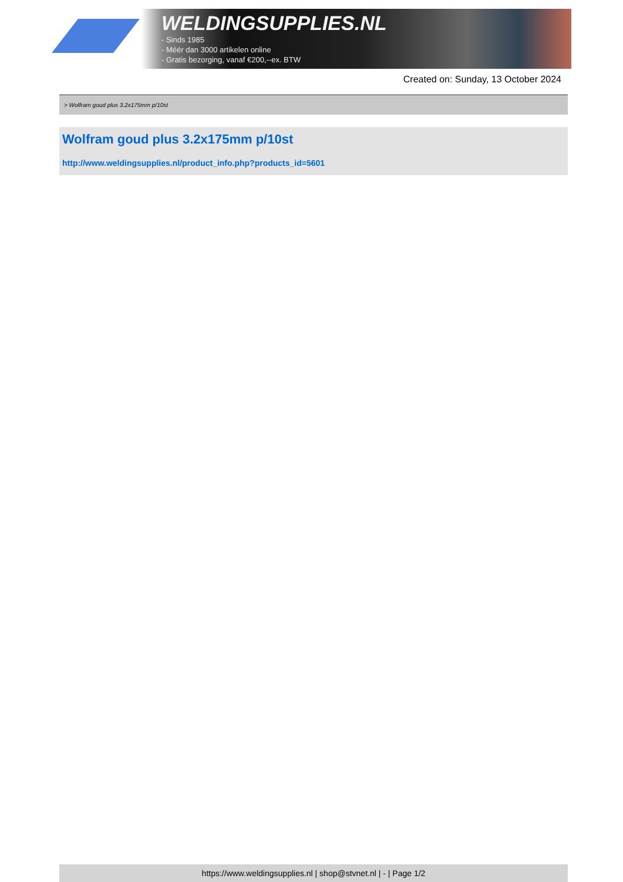WELDINGSUPPLIES.NL
- Sinds 1985
- Méér dan 3000 artikelen online
- Gratis bezorging, vanaf €200,--ex. BTW
Created on: Sunday, 13 October 2024
> Wolfram goud plus 3.2x175mm p/10st
Wolfram goud plus 3.2x175mm p/10st
http://www.weldingsupplies.nl/product_info.php?products_id=5601
https://www.weldingsupplies.nl | shop@stvnet.nl | - | Page 1/2